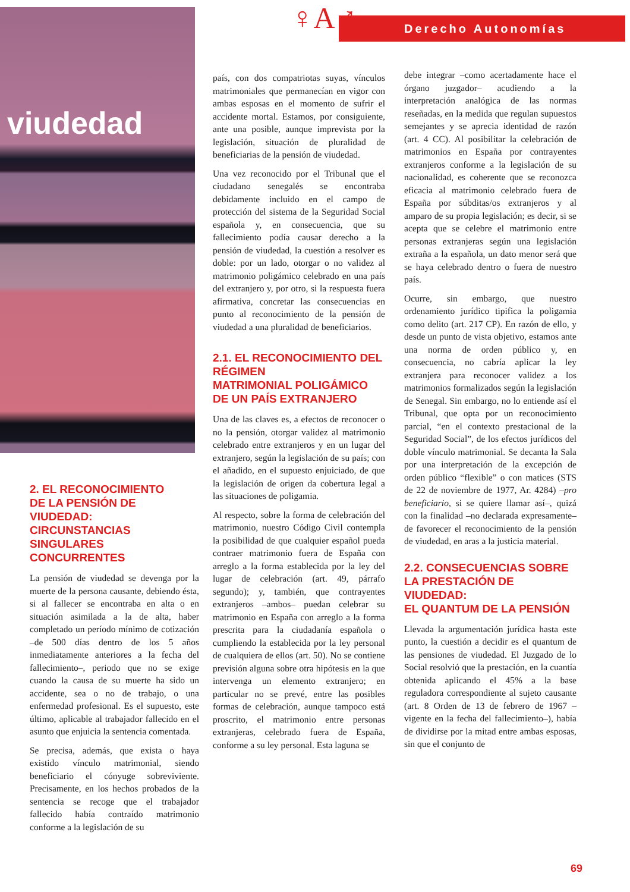viudedad ♀A♂ Derecho Autonomías
2. EL RECONOCIMIENTO
DE LA PENSIÓN DE VIUDEDAD:
CIRCUNSTANCIAS
SINGULARES CONCURRENTES
La pensión de viudedad se devenga por la muerte de la persona causante, debiendo ésta, si al fallecer se encontraba en alta o en situación asimilada a la de alta, haber completado un período mínimo de cotización –de 500 días dentro de los 5 años inmediatamente anteriores a la fecha del fallecimiento–, periodo que no se exige cuando la causa de su muerte ha sido un accidente, sea o no de trabajo, o una enfermedad profesional. Es el supuesto, este último, aplicable al trabajador fallecido en el asunto que enjuicia la sentencia comentada.
Se precisa, además, que exista o haya existido vínculo matrimonial, siendo beneficiario el cónyuge sobreviviente. Precisamente, en los hechos probados de la sentencia se recoge que el trabajador fallecido había contraído matrimonio conforme a la legislación de su
país, con dos compatriotas suyas, vínculos matrimoniales que permanecían en vigor con ambas esposas en el momento de sufrir el accidente mortal. Estamos, por consiguiente, ante una posible, aunque imprevista por la legislación, situación de pluralidad de beneficiarias de la pensión de viudedad.
Una vez reconocido por el Tribunal que el ciudadano senegalés se encontraba debidamente incluido en el campo de protección del sistema de la Seguridad Social española y, en consecuencia, que su fallecimiento podía causar derecho a la pensión de viudedad, la cuestión a resolver es doble: por un lado, otorgar o no validez al matrimonio poligámico celebrado en una país del extranjero y, por otro, si la respuesta fuera afirmativa, concretar las consecuencias en punto al reconocimiento de la pensión de viudedad a una pluralidad de beneficiarios.
2.1. EL RECONOCIMIENTO DEL RÉGIMEN
MATRIMONIAL POLIGÁMICO
DE UN PAÍS EXTRANJERO
Una de las claves es, a efectos de reconocer o no la pensión, otorgar validez al matrimonio celebrado entre extranjeros y en un lugar del extranjero, según la legislación de su país; con el añadido, en el supuesto enjuiciado, de que la legislación de origen da cobertura legal a las situaciones de poligamia.
Al respecto, sobre la forma de celebración del matrimonio, nuestro Código Civil contempla la posibilidad de que cualquier español pueda contraer matrimonio fuera de España con arreglo a la forma establecida por la ley del lugar de celebración (art. 49, párrafo segundo); y, también, que contrayentes extranjeros –ambos– puedan celebrar su matrimonio en España con arreglo a la forma prescrita para la ciudadanía española o cumpliendo la establecida por la ley personal de cualquiera de ellos (art. 50). No se contiene previsión alguna sobre otra hipótesis en la que intervenga un elemento extranjero; en particular no se prevé, entre las posibles formas de celebración, aunque tampoco está proscrito, el matrimonio entre personas extranjeras, celebrado fuera de España, conforme a su ley personal. Esta laguna se
debe integrar –como acertadamente hace el órgano juzgador– acudiendo a la interpretación analógica de las normas reseñadas, en la medida que regulan supuestos semejantes y se aprecia identidad de razón (art. 4 CC). Al posibilitar la celebración de matrimonios en España por contrayentes extranjeros conforme a la legislación de su nacionalidad, es coherente que se reconozca eficacia al matrimonio celebrado fuera de España por súbditas/os extranjeros y al amparo de su propia legislación; es decir, si se acepta que se celebre el matrimonio entre personas extranjeras según una legislación extraña a la española, un dato menor será que se haya celebrado dentro o fuera de nuestro país.
Ocurre, sin embargo, que nuestro ordenamiento jurídico tipifica la poligamia como delito (art. 217 CP). En razón de ello, y desde un punto de vista objetivo, estamos ante una norma de orden público y, en consecuencia, no cabría aplicar la ley extranjera para reconocer validez a los matrimonios formalizados según la legislación de Senegal. Sin embargo, no lo entiende así el Tribunal, que opta por un reconocimiento parcial, “en el contexto prestacional de la Seguridad Social”, de los efectos jurídicos del doble vínculo matrimonial. Se decanta la Sala por una interpretación de la excepción de orden público “flexible” o con matices (STS de 22 de noviembre de 1977, Ar. 4284) –pro beneficiario, si se quiere llamar así–, quizá con la finalidad –no declarada expresamente– de favorecer el reconocimiento de la pensión de viudedad, en aras a la justicia material.
2.2. CONSECUENCIAS SOBRE
LA PRESTACIÓN DE VIUDEDAD:
EL QUANTUM DE LA PENSIÓN
Llevada la argumentación jurídica hasta este punto, la cuestión a decidir es el quantum de las pensiones de viudedad. El Juzgado de lo Social resolvió que la prestación, en la cuantía obtenida aplicando el 45% a la base reguladora correspondiente al sujeto causante (art. 8 Orden de 13 de febrero de 1967 –vigente en la fecha del fallecimiento–), había de dividirse por la mitad entre ambas esposas, sin que el conjunto de
69